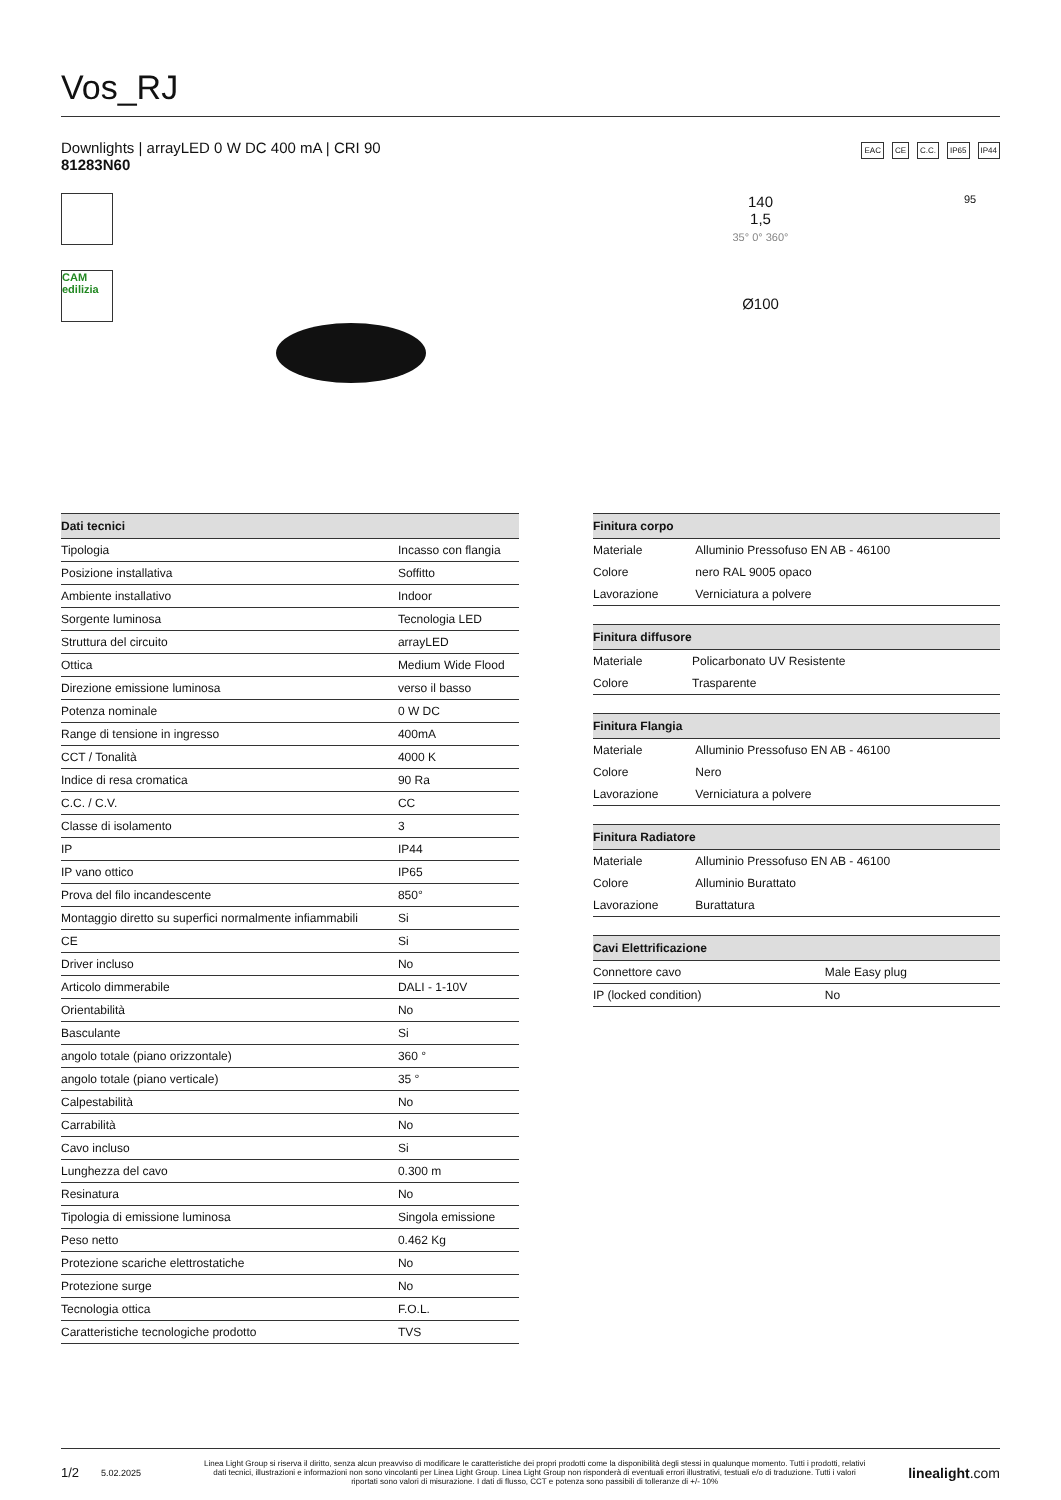Vos_RJ
Downlights | arrayLED 0 W DC 400 mA | CRI 90
81283N60
EAC CE C.C. IP65 IP44
CAM edilizia
140
1,5
35° 0° 360°
Ø100
95
| Dati tecnici | |
| --- | --- |
| Tipologia | Incasso con flangia |
| Posizione installativa | Soffitto |
| Ambiente installativo | Indoor |
| Sorgente luminosa | Tecnologia LED |
| Struttura del circuito | arrayLED |
| Ottica | Medium Wide Flood |
| Direzione emissione luminosa | verso il basso |
| Potenza nominale | 0 W DC |
| Range di tensione in ingresso | 400mA |
| CCT / Tonalità | 4000 K |
| Indice di resa cromatica | 90 Ra |
| C.C. / C.V. | CC |
| Classe di isolamento | 3 |
| IP | IP44 |
| IP vano ottico | IP65 |
| Prova del filo incandescente | 850° |
| Montaggio diretto su superfici normalmente infiammabili | Si |
| CE | Si |
| Driver incluso | No |
| Articolo dimmerabile | DALI - 1-10V |
| Orientabilità | No |
| Basculante | Si |
| angolo totale (piano orizzontale) | 360 ° |
| angolo totale (piano verticale) | 35 ° |
| Calpestabilità | No |
| Carrabilità | No |
| Cavo incluso | Si |
| Lunghezza del cavo | 0.300 m |
| Resinatura | No |
| Tipologia di emissione luminosa | Singola emissione |
| Peso netto | 0.462 Kg |
| Protezione scariche elettrostatiche | No |
| Protezione surge | No |
| Tecnologia ottica | F.O.L. |
| Caratteristiche tecnologiche prodotto | TVS |
| Finitura corpo | |
| --- | --- |
| Materiale | Alluminio Pressofuso EN AB - 46100 |
| Colore | nero RAL 9005 opaco |
| Lavorazione | Verniciatura a polvere |
| Finitura diffusore | |
| --- | --- |
| Materiale | Policarbonato UV Resistente |
| Colore | Trasparente |
| Finitura Flangia | |
| --- | --- |
| Materiale | Alluminio Pressofuso EN AB - 46100 |
| Colore | Nero |
| Lavorazione | Verniciatura a polvere |
| Finitura Radiatore | |
| --- | --- |
| Materiale | Alluminio Pressofuso EN AB - 46100 |
| Colore | Alluminio Burattato |
| Lavorazione | Burattatura |
| Cavi Elettrificazione | |
| --- | --- |
| Connettore cavo | Male Easy plug |
| IP (locked condition) | No |
1/2 5.02.2025 Linea Light Group si riserva il diritto, senza alcun preavviso di modificare le caratteristiche dei propri prodotti come la disponibilità degli stessi in qualunque momento. Tutti i prodotti, relativi dati tecnici, illustrazioni e informazioni non sono vincolanti per Linea Light Group. Linea Light Group non risponderà di eventuali errori illustrativi, testuali e/o di traduzione. Tutti i valori riportati sono valori di misurazione. I dati di flusso, CCT e potenza sono passibili di tolleranze di +/- 10% linealight.com